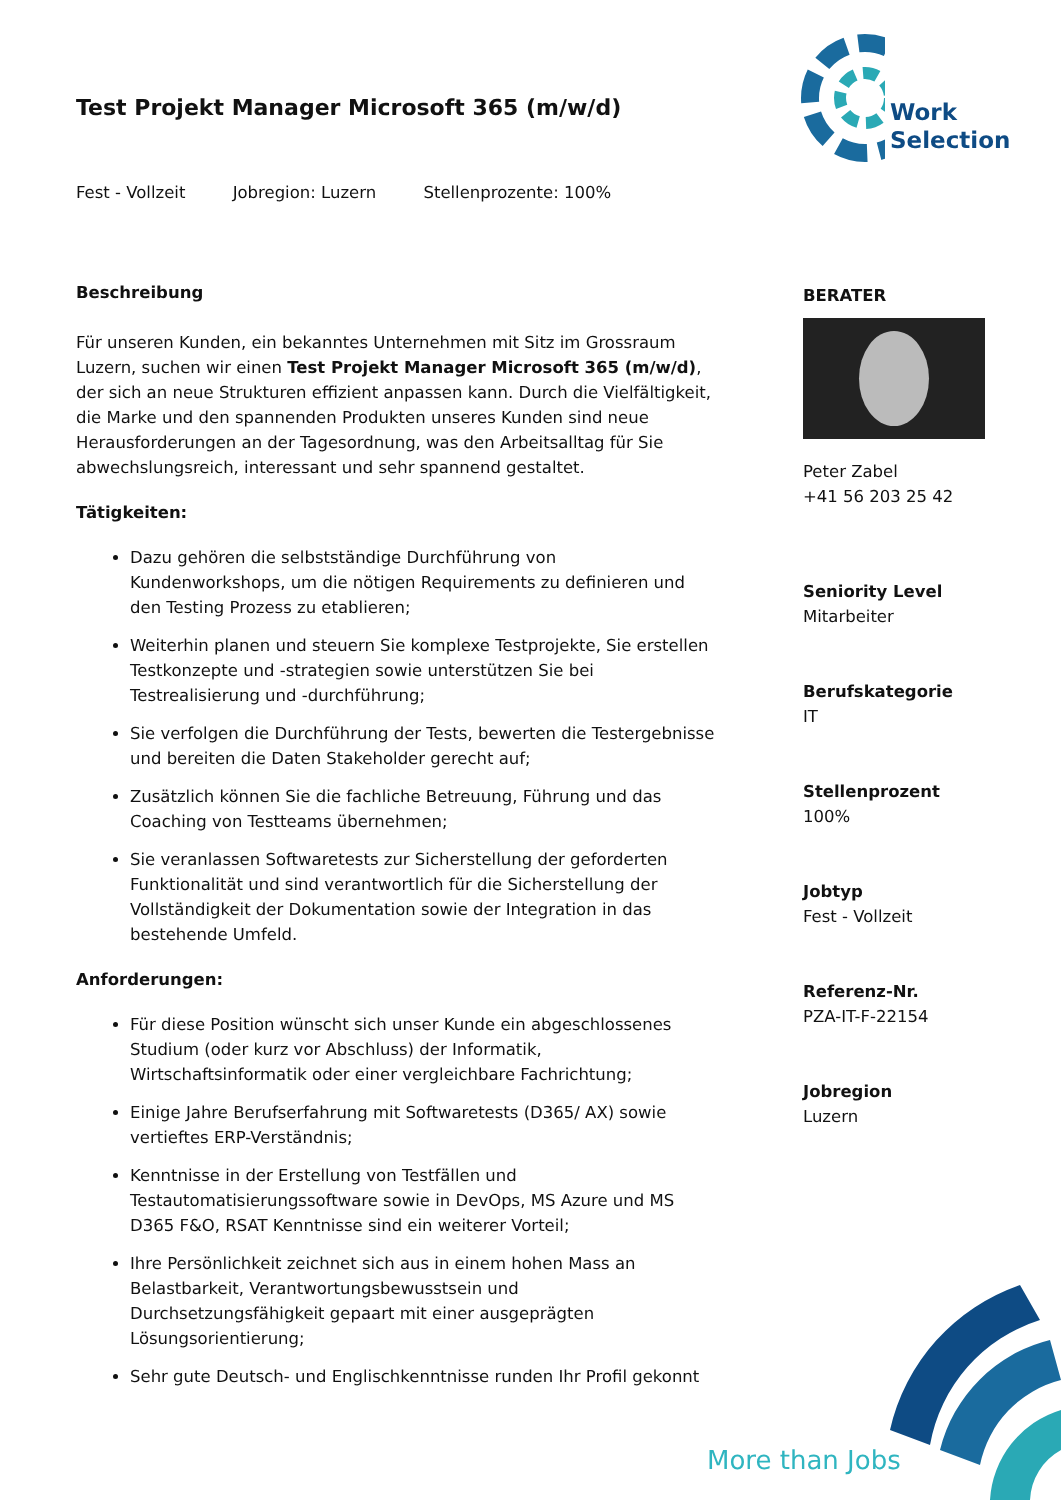Work
Selection
Test Projekt Manager Microsoft 365 (m/w/d)
Fest - Vollzeit Jobregion: Luzern Stellenprozente: 100%
Beschreibung
Für unseren Kunden, ein bekanntes Unternehmen mit Sitz im Grossraum Luzern, suchen wir einen Test Projekt Manager Microsoft 365 (m/w/d), der sich an neue Strukturen effizient anpassen kann. Durch die Vielfältigkeit, die Marke und den spannenden Produkten unseres Kunden sind neue Herausforderungen an der Tagesordnung, was den Arbeitsalltag für Sie abwechslungsreich, interessant und sehr spannend gestaltet.
Tätigkeiten:
Dazu gehören die selbstständige Durchführung von Kundenworkshops, um die nötigen Requirements zu definieren und den Testing Prozess zu etablieren;
Weiterhin planen und steuern Sie komplexe Testprojekte, Sie erstellen Testkonzepte und -strategien sowie unterstützen Sie bei Testrealisierung und -durchführung;
Sie verfolgen die Durchführung der Tests, bewerten die Testergebnisse und bereiten die Daten Stakeholder gerecht auf;
Zusätzlich können Sie die fachliche Betreuung, Führung und das Coaching von Testteams übernehmen;
Sie veranlassen Softwaretests zur Sicherstellung der geforderten Funktionalität und sind verantwortlich für die Sicherstellung der Vollständigkeit der Dokumentation sowie der Integration in das bestehende Umfeld.
Anforderungen:
Für diese Position wünscht sich unser Kunde ein abgeschlossenes Studium (oder kurz vor Abschluss) der Informatik, Wirtschaftsinformatik oder einer vergleichbare Fachrichtung;
Einige Jahre Berufserfahrung mit Softwaretests (D365/ AX) sowie vertieftes ERP-Verständnis;
Kenntnisse in der Erstellung von Testfällen und Testautomatisierungssoftware sowie in DevOps, MS Azure und MS D365 F&O, RSAT Kenntnisse sind ein weiterer Vorteil;
Ihre Persönlichkeit zeichnet sich aus in einem hohen Mass an Belastbarkeit, Verantwortungsbewusstsein und Durchsetzungsfähigkeit gepaart mit einer ausgeprägten Lösungsorientierung;
Sehr gute Deutsch- und Englischkenntnisse runden Ihr Profil gekonnt
BERATER
Peter Zabel
+41 56 203 25 42
Seniority Level
Mitarbeiter
Berufskategorie
IT
Stellenprozent
100%
Jobtyp
Fest - Vollzeit
Referenz-Nr.
PZA-IT-F-22154
Jobregion
Luzern
More than Jobs